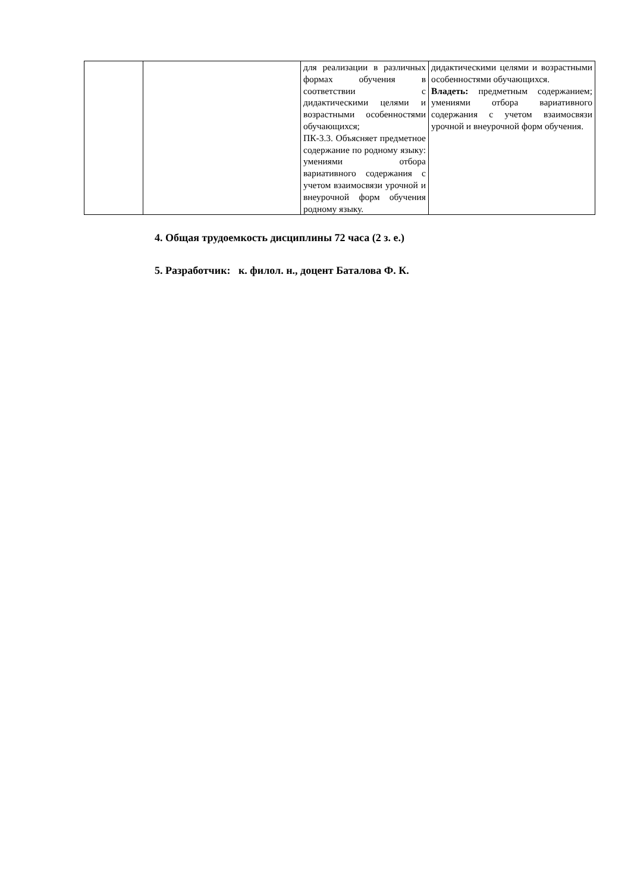| | | для реализации в различных формах обучения в соответствии с дидактическими целями и возрастными особенностями обучающихся; ПК-3.3. Объясняет предметное содержание по родному языку: умениями отбора вариативного содержания с учетом взаимосвязи урочной и внеурочной форм обучения родному языку. | дидактическими целями и возрастными особенностями обучающихся. Владеть: предметным содержанием; умениями отбора вариативного содержания с учетом взаимосвязи урочной и внеурочной форм обучения. |
4. Общая трудоемкость дисциплины 72 часа (2 з. е.)
5. Разработчик: к. филол. н., доцент Баталова Ф. К.